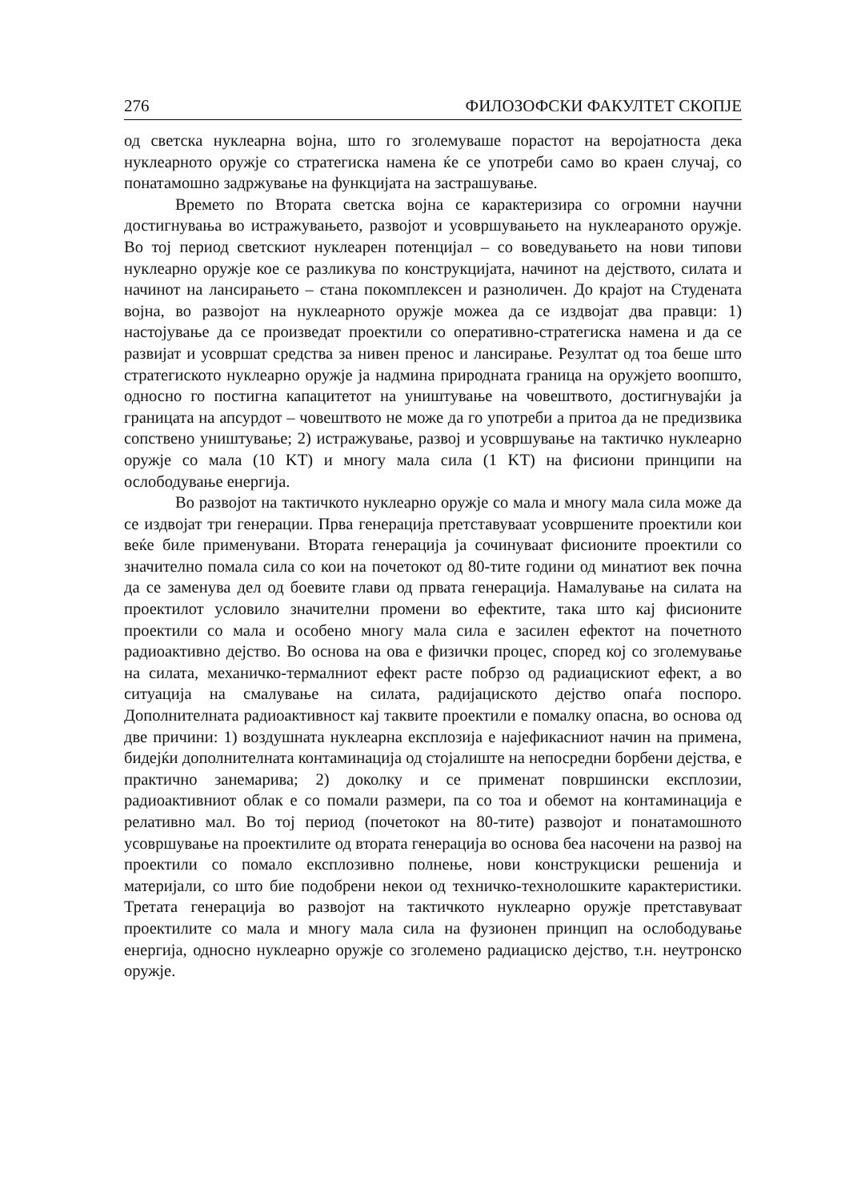276 ФИЛОЗОФСКИ ФАКУЛТЕТ СКОПЈЕ
од светска нуклеарна војна, што го зголемуваше порастот на веројатноста дека нуклеарното оружје со стратегиска намена ќе се употреби само во краен случај, со понатамошно задржување на функцијата на застрашување.
Времето по Втората светска војна се карактеризира со огромни научни достигнувања во истражувањето, развојот и усовршувањето на нуклеараното оружје. Во тој период светскиот нуклеарен потенцијал – со воведувањето на нови типови нуклеарно оружје кое се разликува по конструкцијата, начинот на дејството, силата и начинот на лансирањето – стана покомплексен и разноличен. До крајот на Студената војна, во развојот на нуклеарното оружје можеа да се издвојат два правци: 1) настојување да се произведат проектили со оперативно-стратегиска намена и да се развијат и усовршат средства за нивен пренос и лансирање. Резултат од тоа беше што стратегиското нуклеарно оружје ја надмина природната граница на оружјето воопшто, односно го постигна капацитетот на уништување на човештвото, достигнувајќи ја границата на апсурдот – човештвото не може да го употреби а притоа да не предизвика сопствено уништување; 2) истражување, развој и усовршување на тактичко нуклеарно оружје со мала (10 KT) и многу мала сила (1 KT) на фисиони принципи на ослободување енергија.
Во развојот на тактичкото нуклеарно оружје со мала и многу мала сила може да се издвојат три генерации. Прва генерација претставуваат усовршените проектили кои веќе биле применувани. Втората генерација ја сочинуваат фисионите проектили со значително помала сила со кои на почетокот од 80-тите години од минатиот век почна да се заменува дел од боевите глави од првата генерација. Намалување на силата на проектилот условило значителни промени во ефектите, така што кај фисионите проектили со мала и особено многу мала сила е засилен ефектот на почетното радиоактивно дејство. Во основа на ова е физички процес, според кој со зголемување на силата, механичко-термалниот ефект расте побрзо од радиацискиот ефект, а во ситуација на смалување на силата, радијациското дејство опаѓа поспоро. Дополнителната радиоактивност кај таквите проектили е помалку опасна, во основа од две причини: 1) воздушната нуклеарна експлозија е најефикасниот начин на примена, бидејќи дополнителната контаминација од стојалиште на непосредни борбени дејства, е практично занемарива; 2) доколку и се применат површински експлозии, радиоактивниот облак е со помали размери, па со тоа и обемот на контаминација е релативно мал. Во тој период (почетокот на 80-тите) развојот и понатамошното усовршување на проектилите од втората генерација во основа беа насочени на развој на проектили со помало експлозивно полнење, нови конструкциски решенија и материјали, со што бие подобрени некои од техничко-технолошките карактеристики. Третата генерација во развојот на тактичкото нуклеарно оружје претставуваат проектилите со мала и многу мала сила на фузионен принцип на ослободување енергија, односно нуклеарно оружје со зголемено радиациско дејство, т.н. неутронско оружје.